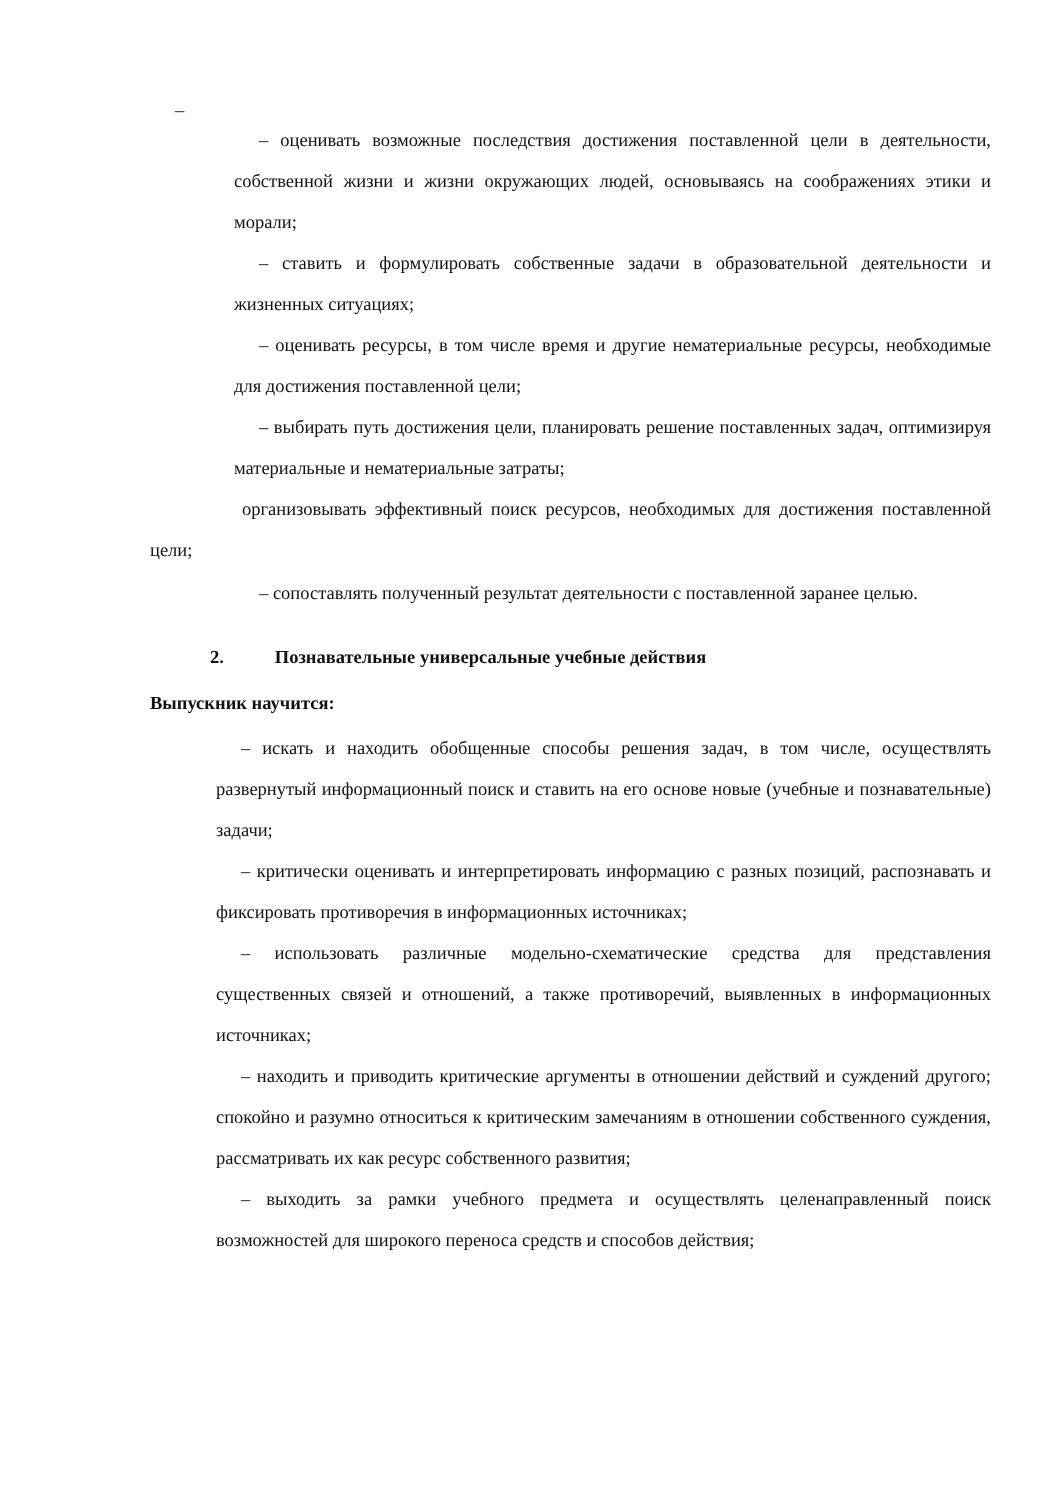–
– оценивать возможные последствия достижения поставленной цели в деятельности, собственной жизни и жизни окружающих людей, основываясь на соображениях этики и морали;
– ставить и формулировать собственные задачи в образовательной деятельности и жизненных ситуациях;
– оценивать ресурсы, в том числе время и другие нематериальные ресурсы, необходимые для достижения поставленной цели;
– выбирать путь достижения цели, планировать решение поставленных задач, оптимизируя материальные и нематериальные затраты;
организовывать эффективный поиск ресурсов, необходимых для достижения поставленной цели;
– сопоставлять полученный результат деятельности с поставленной заранее целью.
2. Познавательные универсальные учебные действия
Выпускник научится:
– искать и находить обобщенные способы решения задач, в том числе, осуществлять развернутый информационный поиск и ставить на его основе новые (учебные и познавательные) задачи;
– критически оценивать и интерпретировать информацию с разных позиций, распознавать и фиксировать противоречия в информационных источниках;
– использовать различные модельно-схематические средства для представления существенных связей и отношений, а также противоречий, выявленных в информационных источниках;
– находить и приводить критические аргументы в отношении действий и суждений другого; спокойно и разумно относиться к критическим замечаниям в отношении собственного суждения, рассматривать их как ресурс собственного развития;
– выходить за рамки учебного предмета и осуществлять целенаправленный поиск возможностей для широкого переноса средств и способов действия;